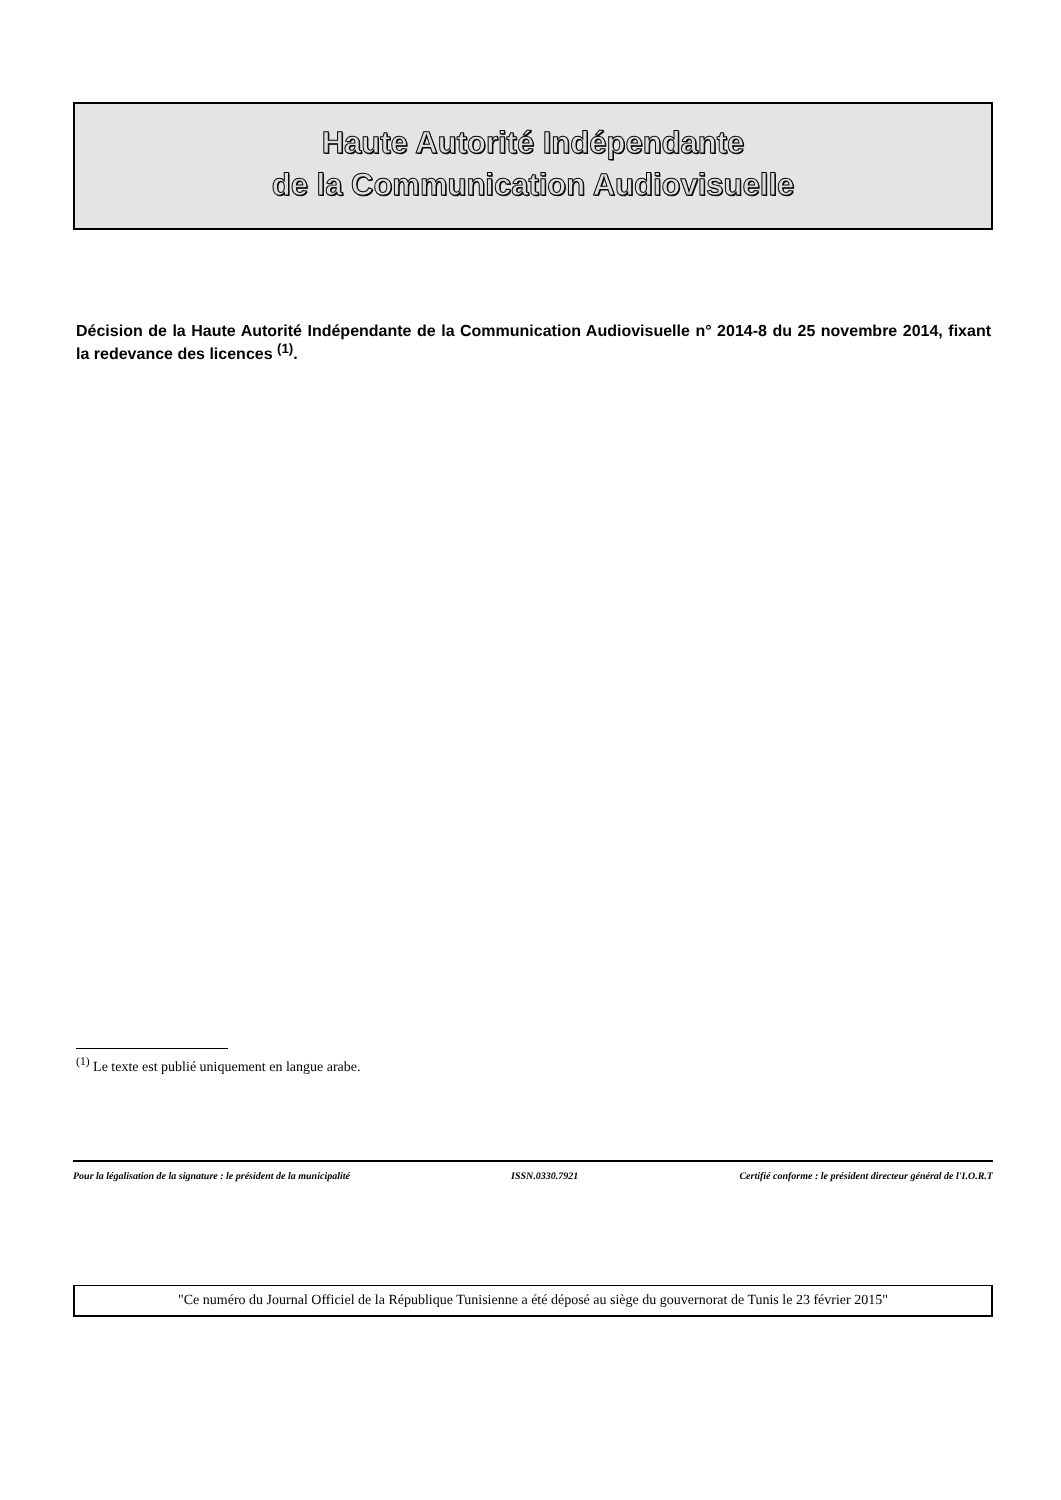Haute Autorité Indépendante
de la Communication Audiovisuelle
Décision de la Haute Autorité Indépendante de la Communication Audiovisuelle n° 2014-8 du 25 novembre 2014, fixant la redevance des licences <sup>(1)</sup>.
<sup>(1)</sup> Le texte est publié uniquement en langue arabe.
Pour la légalisation de la signature : le président de la municipalité ISSN.0330.7921 Certifié conforme : le président directeur général de l'I.O.R.T
"Ce numéro du Journal Officiel de la République Tunisienne a été déposé au siège du gouvernorat de Tunis le 23 février 2015"